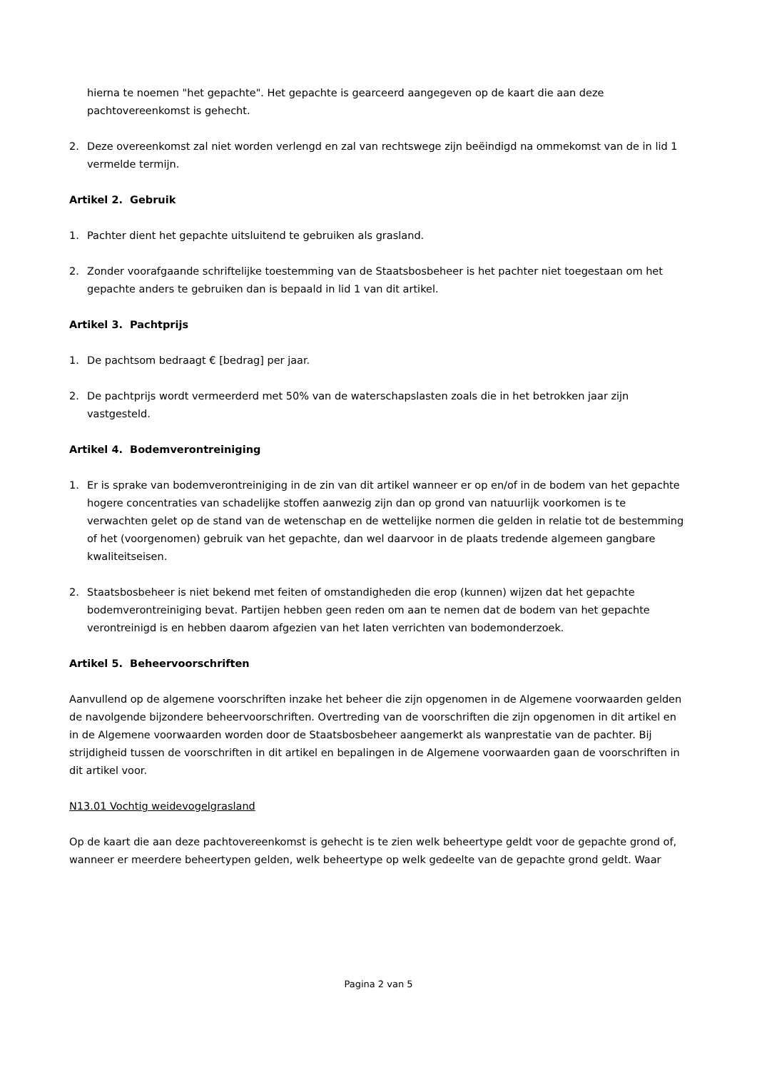hierna te noemen "het gepachte". Het gepachte is gearceerd aangegeven op de kaart die aan deze pachtovereenkomst is gehecht.
2. Deze overeenkomst zal niet worden verlengd en zal van rechtswege zijn beëindigd na ommekomst van de in lid 1 vermelde termijn.
Artikel 2. Gebruik
1. Pachter dient het gepachte uitsluitend te gebruiken als grasland.
2. Zonder voorafgaande schriftelijke toestemming van de Staatsbosbeheer is het pachter niet toegestaan om het gepachte anders te gebruiken dan is bepaald in lid 1 van dit artikel.
Artikel 3. Pachtprijs
1. De pachtsom bedraagt € [bedrag] per jaar.
2. De pachtprijs wordt vermeerderd met 50% van de waterschapslasten zoals die in het betrokken jaar zijn vastgesteld.
Artikel 4. Bodemverontreiniging
1. Er is sprake van bodemverontreiniging in de zin van dit artikel wanneer er op en/of in de bodem van het gepachte hogere concentraties van schadelijke stoffen aanwezig zijn dan op grond van natuurlijk voorkomen is te verwachten gelet op de stand van de wetenschap en de wettelijke normen die gelden in relatie tot de bestemming of het (voorgenomen) gebruik van het gepachte, dan wel daarvoor in de plaats tredende algemeen gangbare kwaliteitseisen.
2. Staatsbosbeheer is niet bekend met feiten of omstandigheden die erop (kunnen) wijzen dat het gepachte bodemverontreiniging bevat. Partijen hebben geen reden om aan te nemen dat de bodem van het gepachte verontreinigd is en hebben daarom afgezien van het laten verrichten van bodemonderzoek.
Artikel 5. Beheervoorschriften
Aanvullend op de algemene voorschriften inzake het beheer die zijn opgenomen in de Algemene voorwaarden gelden de navolgende bijzondere beheervoorschriften. Overtreding van de voorschriften die zijn opgenomen in dit artikel en in de Algemene voorwaarden worden door de Staatsbosbeheer aangemerkt als wanprestatie van de pachter. Bij strijdigheid tussen de voorschriften in dit artikel en bepalingen in de Algemene voorwaarden gaan de voorschriften in dit artikel voor.
N13.01 Vochtig weidevogelgrasland
Op de kaart die aan deze pachtovereenkomst is gehecht is te zien welk beheertype geldt voor de gepachte grond of, wanneer er meerdere beheertypen gelden, welk beheertype op welk gedeelte van de gepachte grond geldt. Waar
Pagina 2 van 5